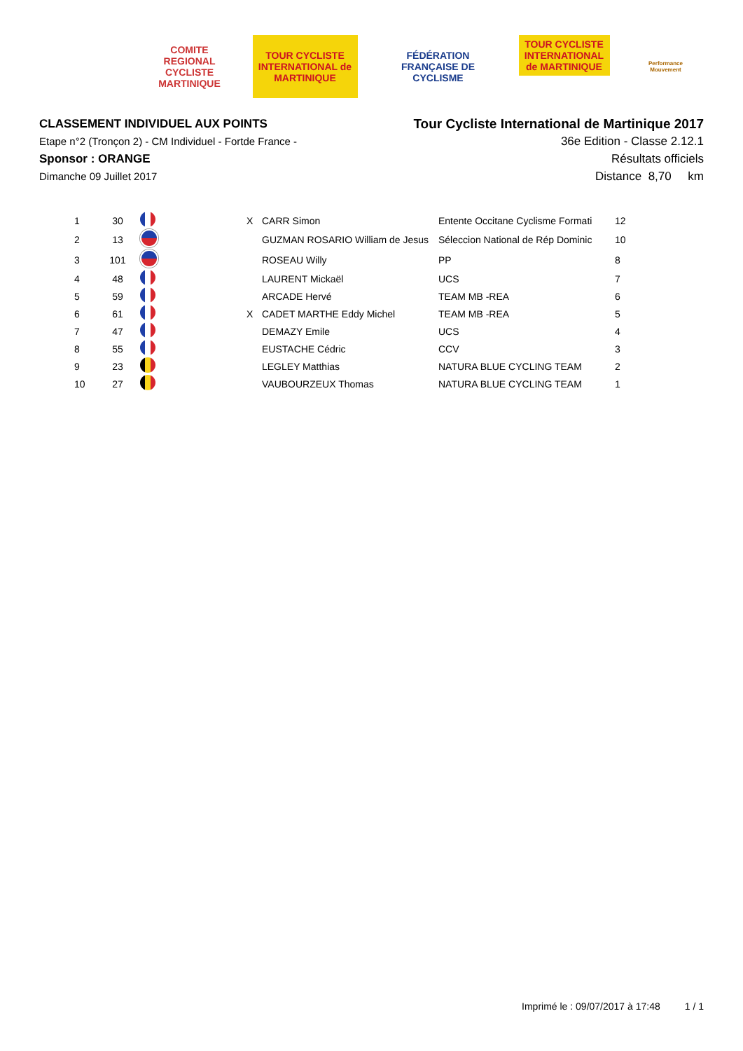COMITE REGIONAL CYCLISTE MARTINIQUE
TOUR CYCLISTE INTERNATIONAL de MARTINIQUE
FÉDÉRATION FRANÇAISE DE CYCLISME
TOUR CYCLISTE INTERNATIONAL de MARTINIQUE
Performance Mouvement
CLASSEMENT INDIVIDUEL AUX POINTS
Etape n°2 (Tronçon 2) - CM Individuel - Fortde France -
Sponsor : ORANGE
Dimanche 09 Juillet 2017
Tour Cycliste International de Martinique 2017
36e Edition - Classe 2.12.1
Résultats officiels
Distance 8,70 km
| 1 | 30 | | X | CARR Simon | Entente Occitane Cyclisme Formati | 12 |
| 2 | 13 | | | GUZMAN ROSARIO William de Jesus | Séleccion National de Rép Dominic | 10 |
| 3 | 101 | | | ROSEAU Willy | PP | 8 |
| 4 | 48 | | | LAURENT Mickaël | UCS | 7 |
| 5 | 59 | | | ARCADE Hervé | TEAM MB -REA | 6 |
| 6 | 61 | | X | CADET MARTHE Eddy Michel | TEAM MB -REA | 5 |
| 7 | 47 | | | DEMAZY Emile | UCS | 4 |
| 8 | 55 | | | EUSTACHE Cédric | CCV | 3 |
| 9 | 23 | | | LEGLEY Matthias | NATURA BLUE CYCLING TEAM | 2 |
| 10 | 27 | | | VAUBOURZEUX Thomas | NATURA BLUE CYCLING TEAM | 1 |
Imprimé le : 09/07/2017 à 17:48 1 / 1